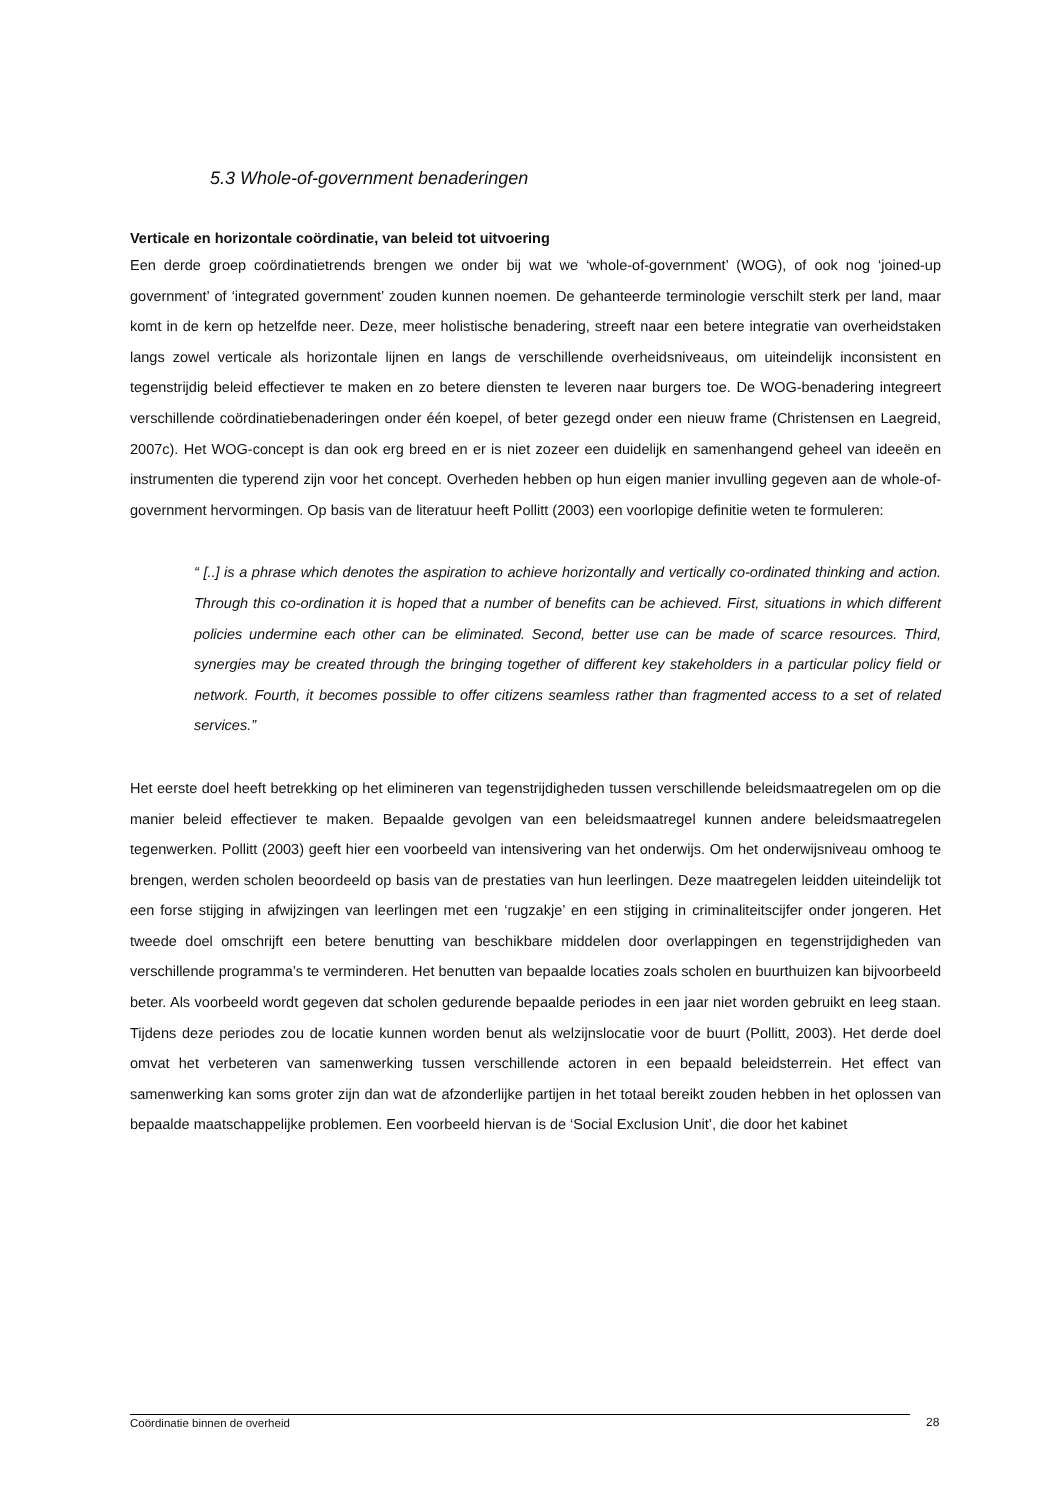5.3 Whole-of-government benaderingen
Verticale en horizontale coördinatie, van beleid tot uitvoering
Een derde groep coördinatietrends brengen we onder bij wat we ‘whole-of-government’ (WOG), of ook nog ‘joined-up government’ of ‘integrated government’ zouden kunnen noemen. De gehanteerde terminologie verschilt sterk per land, maar komt in de kern op hetzelfde neer. Deze, meer holistische benadering, streeft naar een betere integratie van overheidstaken langs zowel verticale als horizontale lijnen en langs de verschillende overheidsniveaus, om uiteindelijk inconsistent en tegenstrijdig beleid effectiever te maken en zo betere diensten te leveren naar burgers toe. De WOG-benadering integreert verschillende coördinatiebenaderingen onder één koepel, of beter gezegd onder een nieuw frame (Christensen en Laegreid, 2007c). Het WOG-concept is dan ook erg breed en er is niet zozeer een duidelijk en samenhangend geheel van ideeën en instrumenten die typerend zijn voor het concept. Overheden hebben op hun eigen manier invulling gegeven aan de whole-of-government hervormingen. Op basis van de literatuur heeft Pollitt (2003) een voorlopige definitie weten te formuleren:
“ [..] is a phrase which denotes the aspiration to achieve horizontally and vertically co-ordinated thinking and action. Through this co-ordination it is hoped that a number of benefits can be achieved. First, situations in which different policies undermine each other can be eliminated. Second, better use can be made of scarce resources. Third, synergies may be created through the bringing together of different key stakeholders in a particular policy field or network. Fourth, it becomes possible to offer citizens seamless rather than fragmented access to a set of related services.”
Het eerste doel heeft betrekking op het elimineren van tegenstrijdigheden tussen verschillende beleidsmaatregelen om op die manier beleid effectiever te maken. Bepaalde gevolgen van een beleidsmaatregel kunnen andere beleidsmaatregelen tegenwerken. Pollitt (2003) geeft hier een voorbeeld van intensivering van het onderwijs. Om het onderwijsniveau omhoog te brengen, werden scholen beoordeeld op basis van de prestaties van hun leerlingen. Deze maatregelen leidden uiteindelijk tot een forse stijging in afwijzingen van leerlingen met een ‘rugzakje’ en een stijging in criminaliteitscijfer onder jongeren. Het tweede doel omschrijft een betere benutting van beschikbare middelen door overlappingen en tegenstrijdigheden van verschillende programma’s te verminderen. Het benutten van bepaalde locaties zoals scholen en buurthuizen kan bijvoorbeeld beter. Als voorbeeld wordt gegeven dat scholen gedurende bepaalde periodes in een jaar niet worden gebruikt en leeg staan. Tijdens deze periodes zou de locatie kunnen worden benut als welzijnslocatie voor de buurt (Pollitt, 2003). Het derde doel omvat het verbeteren van samenwerking tussen verschillende actoren in een bepaald beleidsterrein. Het effect van samenwerking kan soms groter zijn dan wat de afzonderlijke partijen in het totaal bereikt zouden hebben in het oplossen van bepaalde maatschappelijke problemen. Een voorbeeld hiervan is de ‘Social Exclusion Unit’, die door het kabinet
Coördinatie binnen de overheid 28